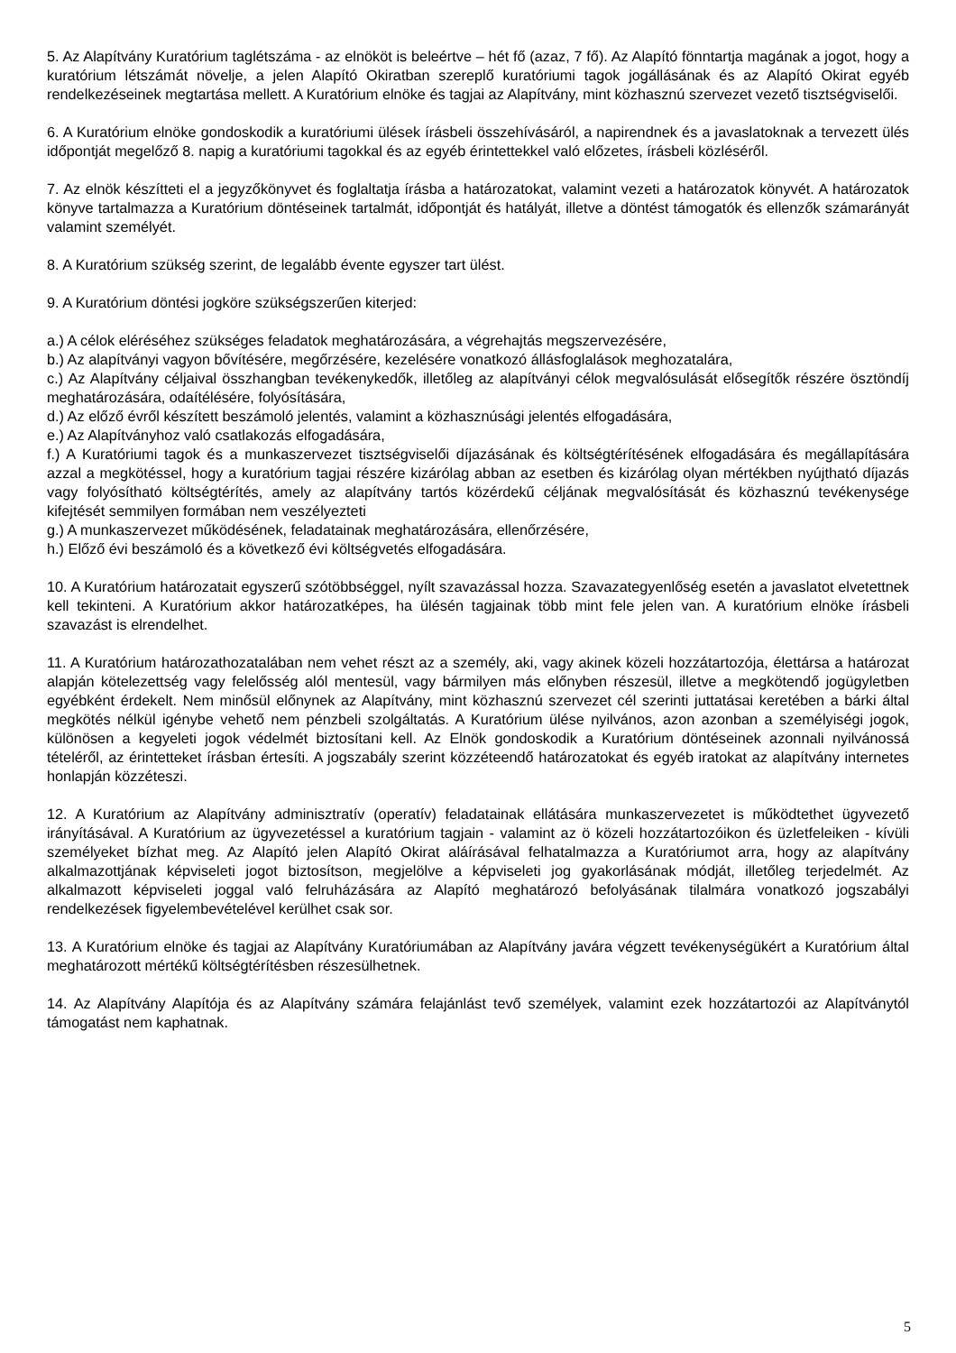5. Az Alapítvány Kuratórium taglétszáma - az elnököt is beleértve – hét fő (azaz, 7 fő). Az Alapító fönntartja magának a jogot, hogy a kuratórium létszámát növelje, a jelen Alapító Okiratban szereplő kuratóriumi tagok jogállásának és az Alapító Okirat egyéb rendelkezéseinek megtartása mellett. A Kuratórium elnöke és tagjai az Alapítvány, mint közhasznú szervezet vezető tisztségviselői.
6. A Kuratórium elnöke gondoskodik a kuratóriumi ülések írásbeli összehívásáról, a napirendnek és a javaslatoknak a tervezett ülés időpontját megelőző 8. napig a kuratóriumi tagokkal és az egyéb érintettekkel való előzetes, írásbeli közléséről.
7. Az elnök készítteti el a jegyzőkönyvet és foglaltatja írásba a határozatokat, valamint vezeti a határozatok könyvét. A határozatok könyve tartalmazza a Kuratórium döntéseinek tartalmát, időpontját és hatályát, illetve a döntést támogatók és ellenzők számarányát valamint személyét.
8. A Kuratórium szükség szerint, de legalább évente egyszer tart ülést.
9. A Kuratórium döntési jogköre szükségszerűen kiterjed:
a.) A célok eléréséhez szükséges feladatok meghatározására, a végrehajtás megszervezésére,
b.) Az alapítványi vagyon bővítésére, megőrzésére, kezelésére vonatkozó állásfoglalások meghozatalára,
c.) Az Alapítvány céljaival összhangban tevékenykedők, illetőleg az alapítványi célok megvalósulását elősegítők részére ösztöndíj meghatározására, odaítélésére, folyósítására,
d.) Az előző évről készített beszámoló jelentés, valamint a közhasznúsági jelentés elfogadására,
e.) Az Alapítványhoz való csatlakozás elfogadására,
f.) A Kuratóriumi tagok és a munkaszervezet tisztségviselői díjazásának és költségtérítésének elfogadására és megállapítására azzal a megkötéssel, hogy a kuratórium tagjai részére kizárólag abban az esetben és kizárólag olyan mértékben nyújtható díjazás vagy folyósítható költségtérítés, amely az alapítvány tartós közérdekű céljának megvalósítását és közhasznú tevékenysége kifejtését semmilyen formában nem veszélyezteti
g.) A munkaszervezet működésének, feladatainak meghatározására, ellenőrzésére,
h.) Előző évi beszámoló és a következő évi költségvetés elfogadására.
10. A Kuratórium határozatait egyszerű szótöbbséggel, nyílt szavazással hozza. Szavazategyenlőség esetén a javaslatot elvetettnek kell tekinteni. A Kuratórium akkor határozatképes, ha ülésén tagjainak több mint fele jelen van. A kuratórium elnöke írásbeli szavazást is elrendelhet.
11. A Kuratórium határozathozatalában nem vehet részt az a személy, aki, vagy akinek közeli hozzátartozója, élettársa a határozat alapján kötelezettség vagy felelősség alól mentesül, vagy bármilyen más előnyben részesül, illetve a megkötendő jogügyletben egyébként érdekelt. Nem minősül előnynek az Alapítvány, mint közhasznú szervezet cél szerinti juttatásai keretében a bárki által megkötés nélkül igénybe vehető nem pénzbeli szolgáltatás. A Kuratórium ülése nyilvános, azon azonban a személyiségi jogok, különösen a kegyeleti jogok védelmét biztosítani kell. Az Elnök gondoskodik a Kuratórium döntéseinek azonnali nyilvánossá tételéről, az érintetteket írásban értesíti. A jogszabály szerint közzéteendő határozatokat és egyéb iratokat az alapítvány internetes honlapján közzéteszi.
12. A Kuratórium az Alapítvány adminisztratív (operatív) feladatainak ellátására munkaszervezetet is működtethet ügyvezető irányításával. A Kuratórium az ügyvezetéssel a kuratórium tagjain - valamint az ö közeli hozzátartozóikon és üzletfeleiken - kívüli személyeket bízhat meg. Az Alapító jelen Alapító Okirat aláírásával felhatalmazza a Kuratóriumot arra, hogy az alapítvány alkalmazottjának képviseleti jogot biztosítson, megjelölve a képviseleti jog gyakorlásának módját, illetőleg terjedelmét. Az alkalmazott képviseleti joggal való felruházására az Alapító meghatározó befolyásának tilalmára vonatkozó jogszabályi rendelkezések figyelembevételével kerülhet csak sor.
13. A Kuratórium elnöke és tagjai az Alapítvány Kuratóriumában az Alapítvány javára végzett tevékenységükért a Kuratórium által meghatározott mértékű költségtérítésben részesülhetnek.
14. Az Alapítvány Alapítója és az Alapítvány számára felajánlást tevő személyek, valamint ezek hozzátartozói az Alapítványtól támogatást nem kaphatnak.
5